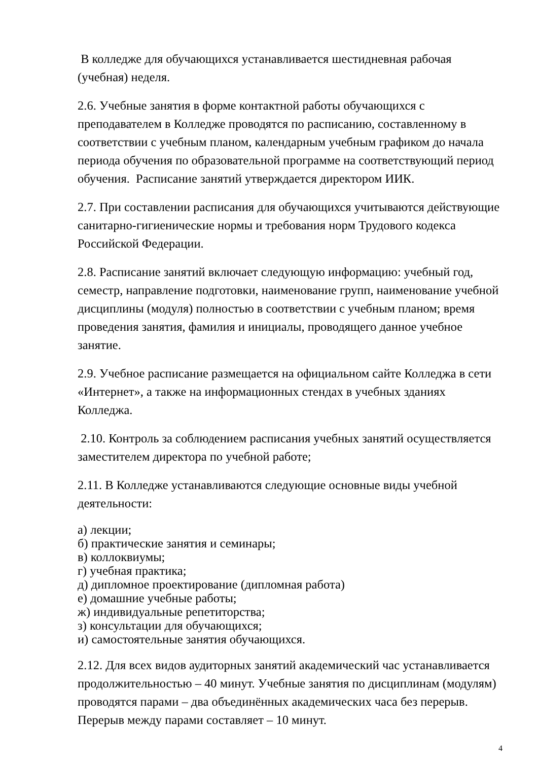В колледже для обучающихся устанавливается шестидневная рабочая (учебная) неделя.
2.6. Учебные занятия в форме контактной работы обучающихся с преподавателем в Колледже проводятся по расписанию, составленному в соответствии с учебным планом, календарным учебным графиком до начала периода обучения по образовательной программе на соответствующий период обучения. Расписание занятий утверждается директором ИИК.
2.7. При составлении расписания для обучающихся учитываются действующие санитарно-гигиенические нормы и требования норм Трудового кодекса Российской Федерации.
2.8. Расписание занятий включает следующую информацию: учебный год, семестр, направление подготовки, наименование групп, наименование учебной дисциплины (модуля) полностью в соответствии с учебным планом; время проведения занятия, фамилия и инициалы, проводящего данное учебное занятие.
2.9. Учебное расписание размещается на официальном сайте Колледжа в сети «Интернет», а также на информационных стендах в учебных зданиях Колледжа.
2.10. Контроль за соблюдением расписания учебных занятий осуществляется заместителем директора по учебной работе;
2.11. В Колледже устанавливаются следующие основные виды учебной деятельности:
а) лекции;
б) практические занятия и семинары;
в) коллоквиумы;
г) учебная практика;
д) дипломное проектирование (дипломная работа)
е) домашние учебные работы;
ж) индивидуальные репетиторства;
з) консультации для обучающихся;
и) самостоятельные занятия обучающихся.
2.12. Для всех видов аудиторных занятий академический час устанавливается продолжительностью – 40 минут. Учебные занятия по дисциплинам (модулям) проводятся парами – два объединённых академических часа без перерыв. Перерыв между парами составляет – 10 минут.
4